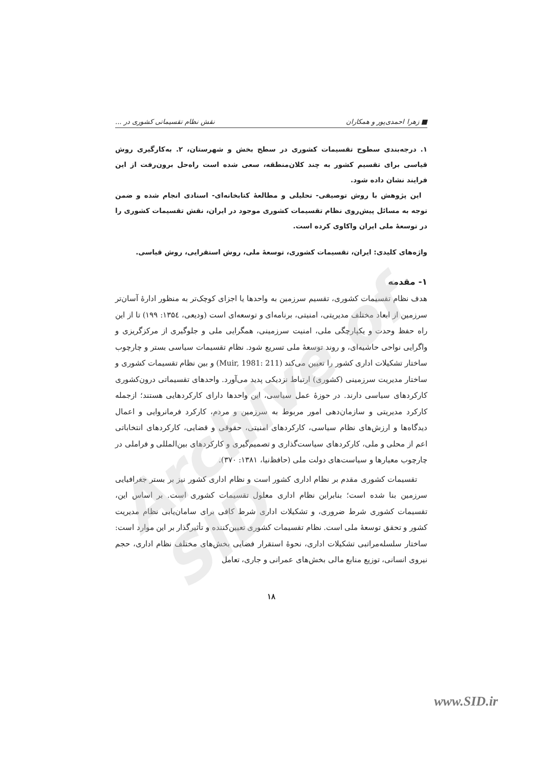■ زهرا احمدی‌پور و همکاران نقش نظام تقسیماتی کشوری در ...
۱. درجه‌بندی سطوح تقسیمات کشوری در سطح بخش و شهرستان، ۲. به‌کارگیری روش قیاسی برای تقسیم کشور به چند کلان‌منطقه، سعی شده است راه‌حل برون‌رفت از این فرایند نشان داده شود.
این پژوهش با روش توصیفی- تحلیلی و مطالعهٔ کتابخانه‌ای- اسنادی انجام شده و ضمن توجه به مسائل پیش‌روی نظام تقسیمات کشوری موجود در ایران، نقش تقسیمات کشوری را در توسعهٔ ملی ایران واکاوی کرده است.
واژه‌های کلیدی: ایران، تقسیمات کشوری، توسعهٔ ملی، روش استقرایی، روش قیاسی.
۱- مقدمه
هدف نظام تقسیمات کشوری، تقسیم سرزمین به واحدها یا اجزای کوچک‌تر به منظور ادارهٔ آسان‌تر سرزمین از ابعاد مختلف مدیریتی، امنیتی، برنامه‌ای و توسعه‌ای است (ودیعی، ۱۳۵٤: ۱۹۹) تا از این راه حفظ وحدت و یکپارچگی ملی، امنیت سرزمینی، همگرایی ملی و جلوگیری از مرکزگریزی و واگرایی نواحی حاشیه‌ای، و روند توسعهٔ ملی تسریع شود. نظام تقسیمات سیاسی بستر و چارچوب ساختار تشکیلات اداری کشور را تعیین می‌کند (Muir, 1981: 211) و بین نظام تقسیمات کشوری و ساختار مدیریت سرزمینی (کشوری) ارتباط نزدیکی پدید می‌آورد. واحدهای تقسیماتی درون‌کشوری کارکردهای سیاسی دارند. در حوزهٔ عمل سیاسی، این واحدها دارای کارکردهایی هستند؛ ازجمله کارکرد مدیریتی و سازمان‌دهی امور مربوط به سرزمین و مردم، کارکرد فرمانروایی و اعمال دیدگاه‌ها و ارزش‌های نظام سیاسی، کارکردهای امنیتی، حقوقی و قضایی، کارکردهای انتخاباتی اعم از محلی و ملی، کارکردهای سیاست‌گذاری و تصمیم‌گیری و کارکردهای بین‌المللی و فراملی در چارچوب معیارها و سیاست‌های دولت ملی (حافظ‌نیا، ۱۳۸۱: ۳۷۰).
تقسیمات کشوری مقدم بر نظام اداری کشور است و نظام اداری کشور نیز بر بستر جغرافیایی سرزمین بنا شده است؛ بنابراین نظام اداری معلول تقسیمات کشوری است. بر اساس این، تقسیمات کشوری شرط ضروری، و تشکیلات اداری شرط کافی برای سامان‌یابی نظام مدیریت کشور و تحقق توسعهٔ ملی است. نظام تقسیمات کشوری تعیین‌کننده و تأثیرگذار بر این موارد است: ساختار سلسله‌مراتبی تشکیلات اداری، نحوهٔ استقرار فضایی بخش‌های مختلف نظام اداری، حجم نیروی انسانی، توزیع منابع مالی بخش‌های عمرانی و جاری، تعامل
۱۸
Archive of SID
www.SID.ir